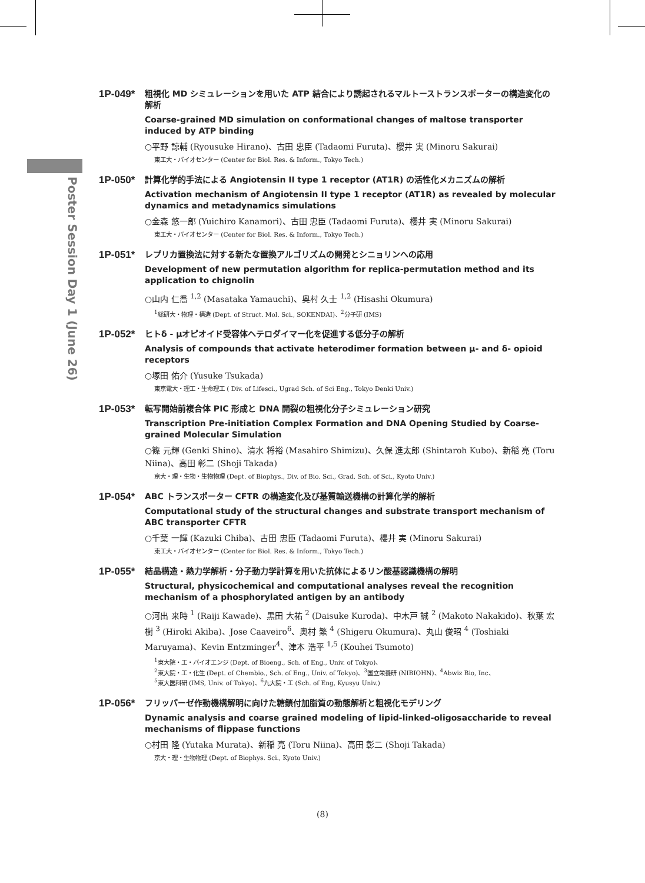Poster Session Day 1 (June 26)
1P-049*
粗視化 MD シミュレーションを用いた ATP 結合により誘起されるマルトーストランスポーターの構造変化の解析
Coarse-grained MD simulation on conformational changes of maltose transporter induced by ATP binding
○平野 諒輔 (Ryousuke Hirano)、古田 忠臣 (Tadaomi Furuta)、櫻井 実 (Minoru Sakurai)
東工大・バイオセンター (Center for Biol. Res. & Inform., Tokyo Tech.)
1P-050*
計算化学的手法による Angiotensin II type 1 receptor (AT1R) の活性化メカニズムの解析
Activation mechanism of Angiotensin II type 1 receptor (AT1R) as revealed by molecular dynamics and metadynamics simulations
○金森 悠一郎 (Yuichiro Kanamori)、古田 忠臣 (Tadaomi Furuta)、櫻井 実 (Minoru Sakurai)
東工大・バイオセンター (Center for Biol. Res. & Inform., Tokyo Tech.)
1P-051*
レプリカ置換法に対する新たな置換アルゴリズムの開発とシニョリンへの応用
Development of new permutation algorithm for replica-permutation method and its application to chignolin
○山内 仁喬 <sup>1,2</sup> (Masataka Yamauchi)、奥村 久士 <sup>1,2</sup> (Hisashi Okumura)
<sup>1</sup> 総研大・物理・構造 (Dept. of Struct. Mol. Sci., SOKENDAI)、<sup>2</sup>分子研 (IMS)
1P-052*
ヒトδ - μオピオイド受容体ヘテロダイマー化を促進する低分子の解析
Analysis of compounds that activate heterodimer formation between μ- and δ- opioid receptors
○塚田 佑介 (Yusuke Tsukada)
東京電大・理工・生命理工 ( Div. of Lifesci., Ugrad Sch. of Sci Eng., Tokyo Denki Univ.)
1P-053*
転写開始前複合体 PIC 形成と DNA 開裂の粗視化分子シミュレーション研究
Transcription Pre-initiation Complex Formation and DNA Opening Studied by Coarse-grained Molecular Simulation
○篠 元輝 (Genki Shino)、清水 将裕 (Masahiro Shimizu)、久保 進太郎 (Shintaroh Kubo)、新稲 亮 (Toru Niina)、高田 彰二 (Shoji Takada)
京大・理・生物・生物物理 (Dept. of Biophys., Div. of Bio. Sci., Grad. Sch. of Sci., Kyoto Univ.)
1P-054*
ABC トランスポーター CFTR の構造変化及び基質輸送機構の計算化学的解析
Computational study of the structural changes and substrate transport mechanism of ABC transporter CFTR
○千葉 一輝 (Kazuki Chiba)、古田 忠臣 (Tadaomi Furuta)、櫻井 実 (Minoru Sakurai)
東工大・バイオセンター (Center for Biol. Res. & Inform., Tokyo Tech.)
1P-055*
結晶構造・熱力学解析・分子動力学計算を用いた抗体によるリン酸基認識機構の解明
Structural, physicochemical and computational analyses reveal the recognition mechanism of a phosphorylated antigen by an antibody
○河出 来時 <sup>1</sup> (Raiji Kawade)、黒田 大祐 <sup>2</sup> (Daisuke Kuroda)、中木戸 誠 <sup>2</sup> (Makoto Nakakido)、秋葉 宏樹 <sup>3</sup> (Hiroki Akiba)、Jose Caaveiro<sup>6</sup>、奥村 繁 <sup>4</sup> (Shigeru Okumura)、丸山 俊昭 <sup>4</sup> (Toshiaki Maruyama)、Kevin Entzminger<sup>4</sup>、津本 浩平 <sup>1,5</sup> (Kouhei Tsumoto)
<sup>1</sup> 東大院・工・バイオエンジ (Dept. of Bioeng., Sch. of Eng., Univ. of Tokyo)、
<sup>2</sup> 東大院・工・化生 (Dept. of Chembio., Sch. of Eng., Univ. of Tokyo)、<sup>3</sup>国立栄養研 (NIBIOHN)、<sup>4</sup>Abwiz Bio, Inc、
<sup>5</sup> 東大医科研 (IMS, Univ. of Tokyo)、<sup>6</sup>九大院・工 (Sch. of Eng, Kyusyu Univ.)
1P-056*
フリッパーゼ作動機構解明に向けた糖鎖付加脂質の動態解析と粗視化モデリング
Dynamic analysis and coarse grained modeling of lipid-linked-oligosaccharide to reveal mechanisms of flippase functions
○村田 隆 (Yutaka Murata)、新稲 亮 (Toru Niina)、高田 彰二 (Shoji Takada)
京大・理・生物物理 (Dept. of Biophys. Sci., Kyoto Univ.)
(8)